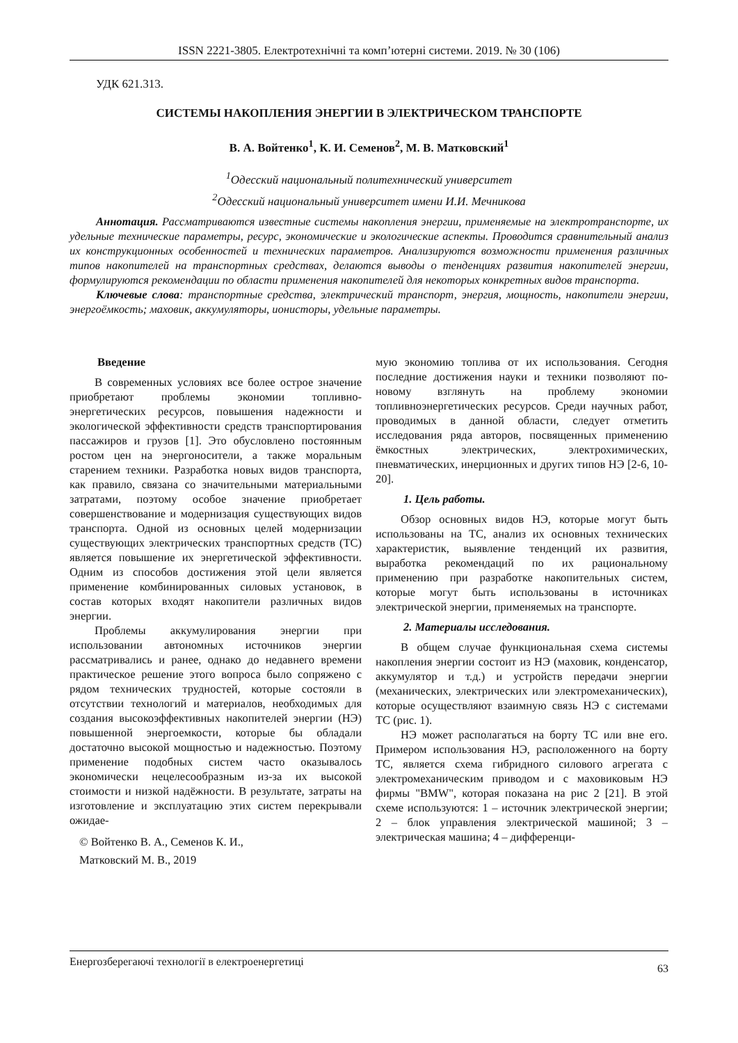ISSN 2221-3805. Електротехнічні та комп’ютерні системи. 2019. № 30 (106)
УДК 621.313.
СИСТЕМЫ НАКОПЛЕНИЯ ЭНЕРГИИ В ЭЛЕКТРИЧЕСКОМ ТРАНСПОРТЕ
В. А. Войтенко<sup>1</sup>, К. И. Семенов<sup>2</sup>, М. В. Матковский<sup>1</sup>
<sup>1</sup> Одесский национальный политехнический университет
<sup>2</sup> Одесский национальный университет имени И.И. Мечникова
Аннотация. Рассматриваются известные системы накопления энергии, применяемые на электротранспорте, их удельные технические параметры, ресурс, экономические и экологические аспекты. Проводится сравнительный анализ их конструкционных особенностей и технических параметров. Анализируются возможности применения различных типов накопителей на транспортных средствах, делаются выводы о тенденциях развития накопителей энергии, формулируются рекомендации по области применения накопителей для некоторых конкретных видов транспорта.
Ключевые слова: транспортные средства, электрический транспорт, энергия, мощность, накопители энергии, энергоёмкость; маховик, аккумуляторы, ионисторы, удельные параметры.
Введение
В современных условиях все более острое значение приобретают проблемы экономии топливно-энергетических ресурсов, повышения надежности и экологической эффективности средств транспортирования пассажиров и грузов [1]. Это обусловлено постоянным ростом цен на энергоносители, а также моральным старением техники. Разработка новых видов транспорта, как правило, связана со значительными материальными затратами, поэтому особое значение приобретает совершенствование и модернизация существующих видов транспорта. Одной из основных целей модернизации существующих электрических транспортных средств (ТС) является повышение их энергетической эффективности. Одним из способов достижения этой цели является применение комбинированных силовых установок, в состав которых входят накопители различных видов энергии.
Проблемы аккумулирования энергии при использовании автономных источников энергии рассматривались и ранее, однако до недавнего времени практическое решение этого вопроса было сопряжено с рядом технических трудностей, которые состояли в отсутствии технологий и материалов, необходимых для создания высокоэффективных накопителей энергии (НЭ) повышенной энергоемкости, которые бы обладали достаточно высокой мощностью и надежностью. Поэтому применение подобных систем часто оказывалось экономически нецелесообразным из-за их высокой стоимости и низкой надёжности. В результате, затраты на изготовление и эксплуатацию этих систем перекрывали ожидае-
© Войтенко В. А., Семенов К. И.,
Матковский М. В., 2019
мую экономию топлива от их использования. Сегодня последние достижения науки и техники позволяют по-новому взглянуть на проблему экономии топливноэнергетических ресурсов. Среди научных работ, проводимых в данной области, следует отметить исследования ряда авторов, посвященных применению ёмкостных электрических, электрохимических, пневматических, инерционных и других типов НЭ [2-6, 10-20].
1. Цель работы.
Обзор основных видов НЭ, которые могут быть использованы на ТС, анализ их основных технических характеристик, выявление тенденций их развития, выработка рекомендаций по их рациональному применению при разработке накопительных систем, которые могут быть использованы в источниках электрической энергии, применяемых на транспорте.
2. Материалы исследования.
В общем случае функциональная схема системы накопления энергии состоит из НЭ (маховик, конденсатор, аккумулятор и т.д.) и устройств передачи энергии (механических, электрических или электромеханических), которые осуществляют взаимную связь НЭ с системами ТС (рис. 1).
НЭ может располагаться на борту ТС или вне его. Примером использования НЭ, расположенного на борту ТС, является схема гибридного силового агрегата с электромеханическим приводом и с маховиковым НЭ фирмы "BMW", которая показана на рис 2 [21]. В этой схеме используются: 1 – источник электрической энергии; 2 – блок управления электрической машиной; 3 – электрическая машина; 4 – дифференци-
Енергозберегаючі технології в електроенергетиці 63